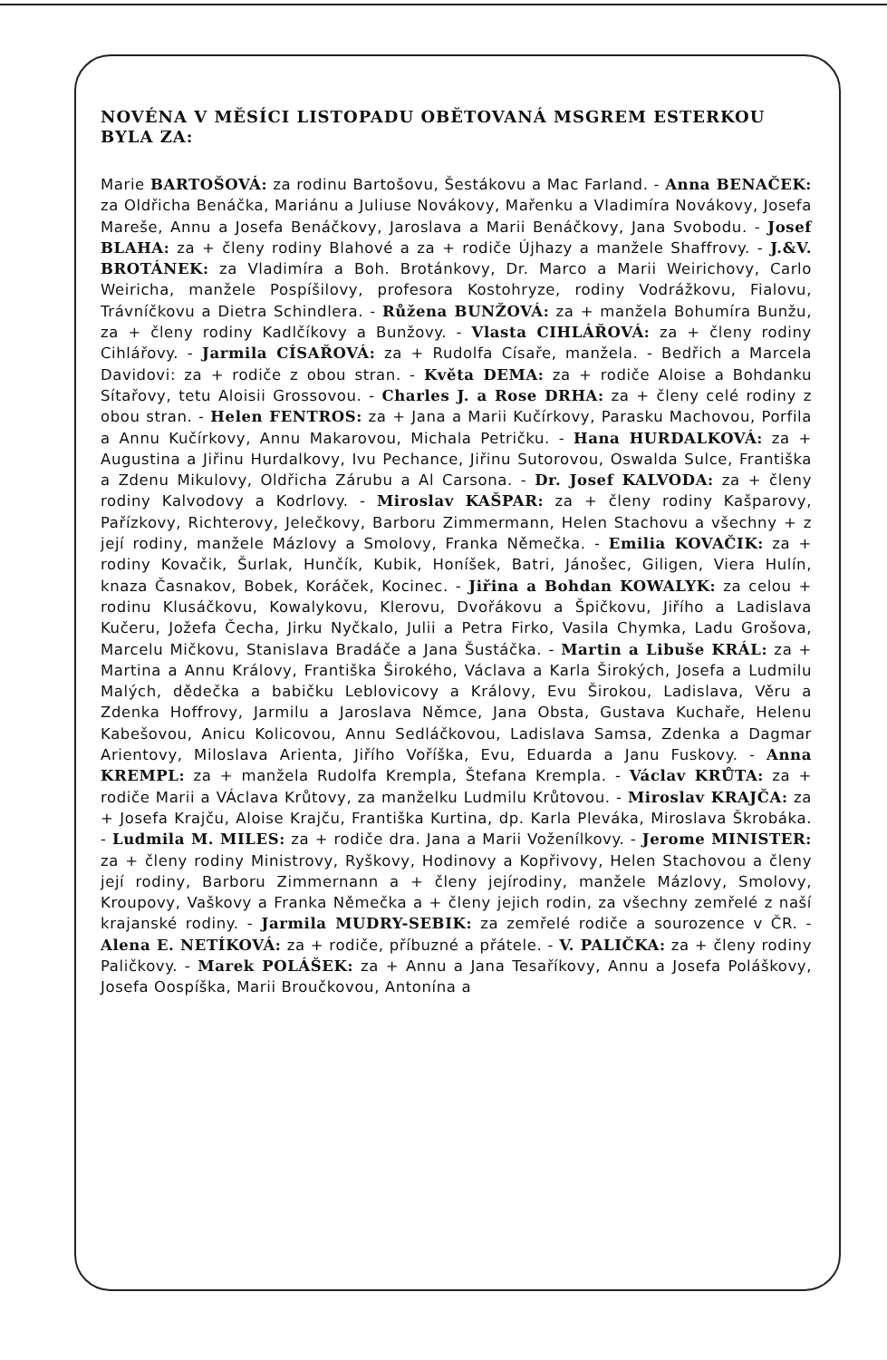NOVÉNA V MĚSÍCI LISTOPADU OBĚTOVANÁ MSGREM ESTERKOU BYLA ZA:
Marie BARTOŠOVÁ: za rodinu Bartošovu, Šestákovu a Mac Farland. - Anna BENAČEK: za Oldřicha Benáčka, Mariánu a Juliuse Novákovy, Mařenku a Vladimíra Novákovy, Josefa Mareše, Annu a Josefa Benáčkovy, Jaroslava a Marii Benáčkovy, Jana Svobodu. - Josef BLAHA: za + členy rodiny Blahové a za + rodiče Újhazy a manžele Shaffrovy. - J.&V. BROTÁNEK: za Vladimíra a Boh. Brotánkovy, Dr. Marco a Marii Weirichovy, Carlo Weiricha, manžele Pospíšilovy, profesora Kostohryze, rodiny Vodrážkovu, Fialovu, Trávníčkovu a Dietra Schindlera. - Růžena BUNŽOVÁ: za + manžela Bohumíra Bunžu, za + členy rodiny Kadlčíkovy a Bunžovy. - Vlasta CIHLÁŘOVÁ: za + členy rodiny Cihlářovy. - Jarmila CÍSAŘOVÁ: za + Rudolfa Císaře, manžela. - Bedřich a Marcela Davidovi: za + rodiče z obou stran. - Květa DEMA: za + rodiče Aloise a Bohdanku Sítařovy, tetu Aloisii Grossovou. - Charles J. a Rose DRHA: za + členy celé rodiny z obou stran. - Helen FENTROS: za + Jana a Marii Kučírkovy, Parasku Machovou, Porfila a Annu Kučírkovy, Annu Makarovou, Michala Petričku. - Hana HURDALKOVÁ: za + Augustina a Jiřinu Hurdalkovy, Ivu Pechance, Jiřinu Sutorovou, Oswalda Sulce, Františka a Zdenu Mikulovy, Oldřicha Zárubu a Al Carsona. - Dr. Josef KALVODA: za + členy rodiny Kalvodovy a Kodrlovy. - Miroslav KAŠPAR: za + členy rodiny Kašparovy, Pařízkovy, Richterovy, Jelečkovy, Barboru Zimmermann, Helen Stachovu a všechny + z její rodiny, manžele Mázlovy a Smolovy, Franka Němečka. - Emilia KOVAČIK: za + rodiny Kovačik, Šurlak, Hunčík, Kubik, Honíšek, Batri, Jánošec, Giligen, Viera Hulín, knaza Časnakov, Bobek, Koráček, Kocinec. - Jiřina a Bohdan KOWALYK: za celou + rodinu Klusáčkovu, Kowalykovu, Klerovu, Dvořákovu a Špičkovu, Jiřího a Ladislava Kučeru, Jožefa Čecha, Jirku Nyčkalo, Julii a Petra Firko, Vasila Chymka, Ladu Grošova, Marcelu Mičkovu, Stanislava Bradáče a Jana Šustáčka. - Martin a Libuše KRÁL: za + Martina a Annu Královy, Františka Širokého, Václava a Karla Širokých, Josefa a Ludmilu Malých, dědečka a babičku Leblovicovy a Královy, Evu Širokou, Ladislava, Věru a Zdenka Hoffrovy, Jarmilu a Jaroslava Němce, Jana Obsta, Gustava Kuchaře, Helenu Kabešovou, Anicu Kolicovou, Annu Sedláčkovou, Ladislava Samsa, Zdenka a Dagmar Arientovy, Miloslava Arienta, Jiřího Voříška, Evu, Eduarda a Janu Fuskovy. - Anna KREMPL: za + manžela Rudolfa Krempla, Štefana Krempla. - Václav KRŮTA: za + rodiče Marii a VÁclava Krůtovy, za manželku Ludmilu Krůtovou. - Miroslav KRAJČA: za + Josefa Krajču, Aloise Krajču, Františka Kurtina, dp. Karla Pleváka, Miroslava Škrobáka. - Ludmila M. MILES: za + rodiče dra. Jana a Marii Voženílkovy. - Jerome MINISTER: za + členy rodiny Ministrovy, Ryškovy, Hodinovy a Kopřivovy, Helen Stachovou a členy její rodiny, Barboru Zimmernann a + členy jejírodiny, manžele Mázlovy, Smolovy, Kroupovy, Vaškovy a Franka Němečka a + členy jejich rodin, za všechny zemřelé z naší krajanské rodiny. - Jarmila MUDRY-SEBIK: za zemřelé rodiče a sourozence v ČR. - Alena E. NETÍKOVÁ: za + rodiče, příbuzné a přátele. - V. PALIČKA: za + členy rodiny Paličkovy. - Marek POLÁŠEK: za + Annu a Jana Tesaříkovy, Annu a Josefa Poláškovy, Josefa Oospíška, Marii Broučkovou, Antonína a